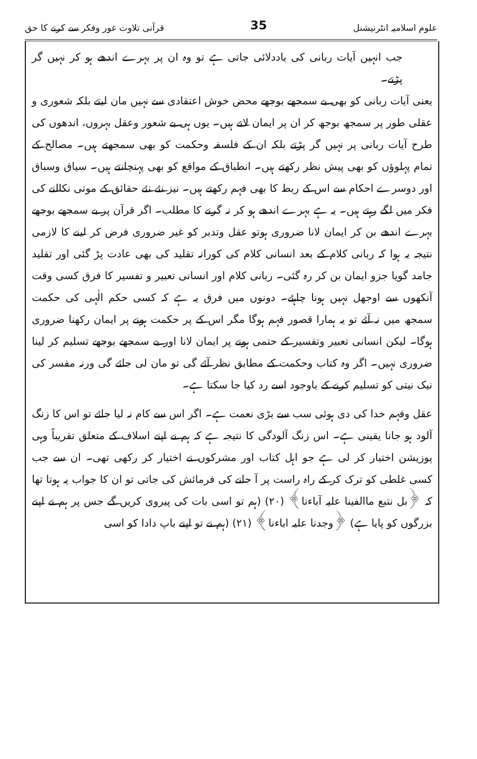علوم اسلامیہ انٹرنیشنل 35 قرآنی تلاوت غور وفکر سے کرنے کا حق
جب انہیں آیات ربانی کی یاددلائی جاتی ہے تو وہ ان پر بہرے اندھے ہو کر نہیں گر پڑتے۔
یعنی آیات ربانی کو بھی بے سمجھے بوجھے محض خوش اعتقادی سے نہیں مان لیتے بلکہ شعوری و عقلی طور پر سمجھ بوجھ کر ان پر ایمان لاتے ہیں۔ یوں ہی بے شعور وعقل بہروں، اندھوں کی طرح آیات ربانی پر نہیں گر پڑتے بلکہ ان کے فلسفہ وحکمت کو بھی سمجھتے ہیں۔ مصالح کے تمام پہلوؤں کو بھی پیش نظر رکھتے ہیں۔ انطباق کے مواقع کو بھی پہنچانتے ہیں۔ سیاق وسباق اور دوسرے احکام سے اس کے ربط کا بھی فہم رکھتے ہیں۔ نیز نئے نئے حقائق کے موتی نکالنے کی فکر میں لگے رہتے ہیں۔ یہ ہے بہرے اندھے ہو کر نہ گرنے کا مطلب۔ اگر قرآن پر بے سمجھے بوجھے بہرے اندھے بن کر ایمان لانا ضروری ہوتو عقل وتدبر کو غیر ضروری فرض کر لینے کا لازمی نتیجہ یہ ہوا کہ ربانی کلام کے بعد انسانی کلام کی کورانہ تقلید کی بھی عادت پڑ گئی اور تقلید جامد گویا جزو ایمان بن کر رہ گئی۔ ربانی کلام اور انسانی تعبیر و تفسیر کا فرق کسی وقت آنکھوں سے اوجھل نہیں ہونا چاہئے۔ دونوں میں فرق یہ ہے کہ کسی حکم الٰہی کی حکمت سمجھ میں نہ آئے تو یہ ہمارا قصور فہم ہوگا مگر اس کے پر حکمت ہونے پر ایمان رکھنا ضروری ہوگا۔ لیکن انسانی تعبیر وتفسیر کے حتمی ہونے پر ایمان لانا اور بے سمجھے بوجھے تسلیم کر لینا ضروری نہیں۔ اگر وہ کتاب وحکمت کے مطابق نظر آئے گی تو مان لی جائے گی ورنہ مفسر کی نیک نیتی کو تسلیم کرنے کے باوجود اسے رد کیا جا سکتا ہے۔
عقل وفہم خدا کی دی ہوئی سب سے بڑی نعمت ہے۔ اگر اس سے کام نہ لیا جائے تو اس کا زنگ آلود ہو جانا یقینی ہے۔ اس زنگ آلودگی کا نتیجہ ہے کہ ہم نے اپنے اسلاف کے متعلق تقریباً وہی پوزیشن اختیار کر لی ہے جو اہل کتاب اور مشرکوں نے اختیار کر رکھی تھی۔ ان سے جب کسی غلطی کو ترک کر کے راہ راست پر آ جانے کی فرمائش کی جاتی تو ان کا جواب یہ ہوتا تھا کہ ﴿بل نتبع ماالفینا علیہ آباءنا﴾ (۲۰) (ہم تو اسی بات کی پیروی کریں گے جس پر ہم نے اپنے بزرگوں کو پایا ہے) ﴿وجدنا علیہ اباءنا﴾ (۲۱) (ہم نے تو اپنے باپ دادا کو اسی